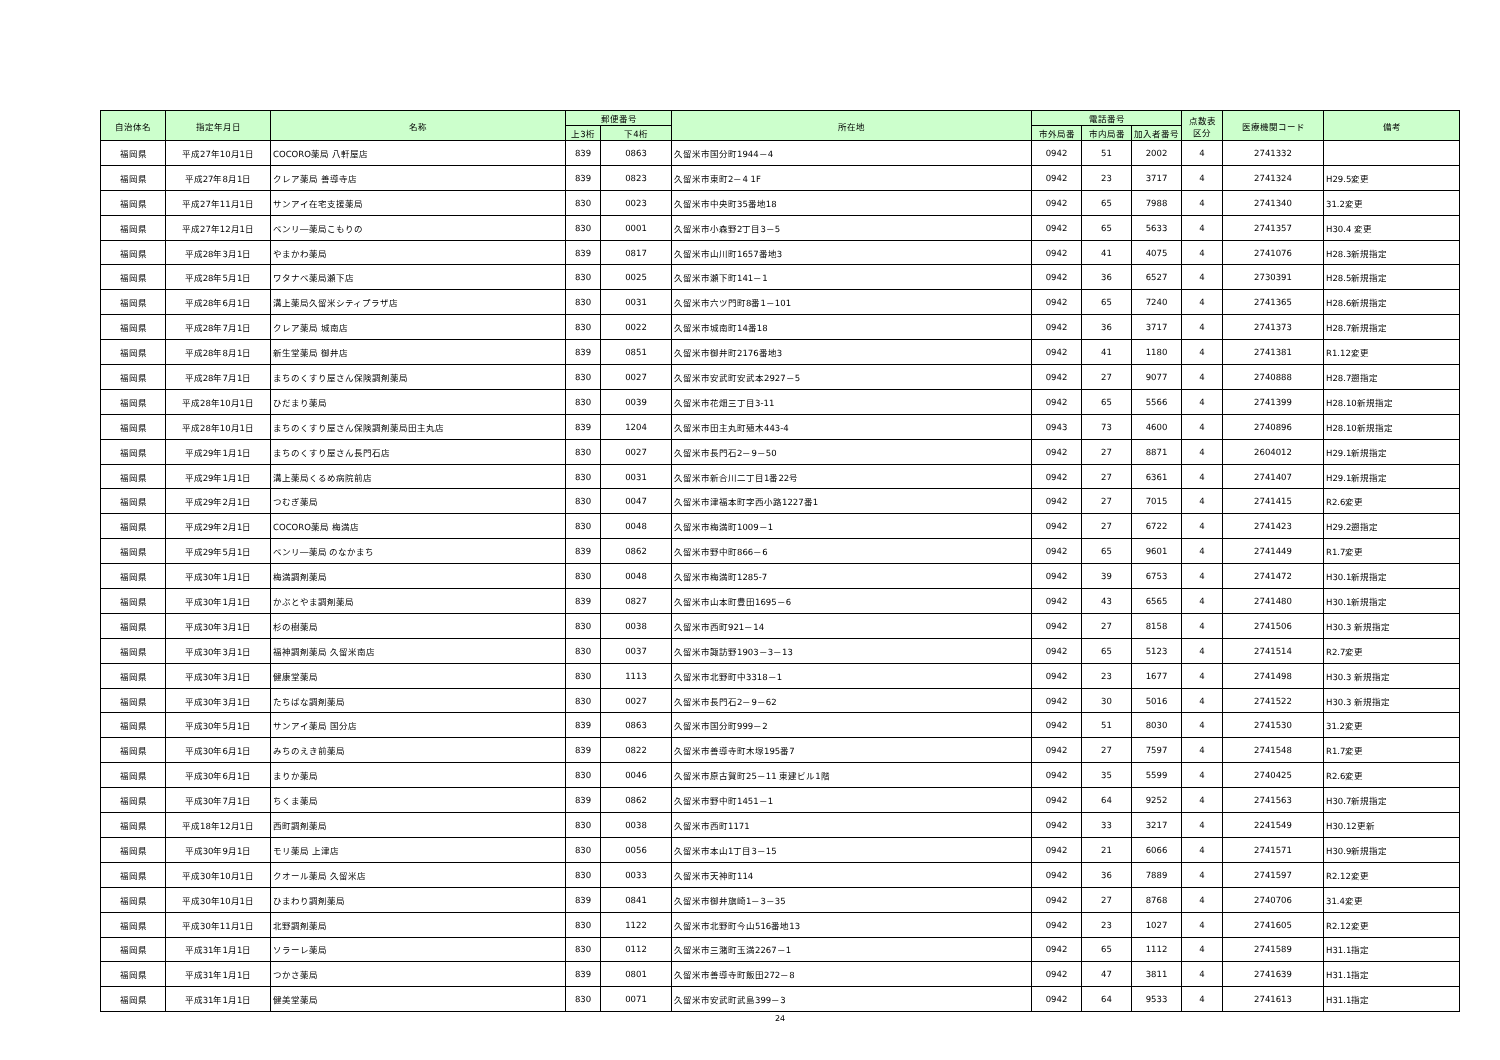| 自治体名 | 指定年月日 | 名称 | 郵便番号 | | 所在地 | 電話番号 | | | 点数表 区分 | 医療機関コード | 備考 |
| --- | --- | --- | --- | --- | --- | --- | --- | --- | --- | --- | --- |
| | | | 上3桁 | 下4桁 | | 市外局番 | 市内局番 | 加入者番号 | | | |
| 福岡県 | 平成27年10月1日 | COCORO薬局 八軒屋店 | 839 | 0863 | 久留米市国分町1944－4 | 0942 | 51 | 2002 | 4 | 2741332 | |
| 福岡県 | 平成27年8月1日 | クレア薬局 善導寺店 | 839 | 0823 | 久留米市東町2－4 1F | 0942 | 23 | 3717 | 4 | 2741324 | H29.5変更 |
| 福岡県 | 平成27年11月1日 | サンアイ在宅支援薬局 | 830 | 0023 | 久留米市中央町35番地18 | 0942 | 65 | 7988 | 4 | 2741340 | 31.2変更 |
| 福岡県 | 平成27年12月1日 | ベンリ―薬局こもりの | 830 | 0001 | 久留米市小森野2丁目3－5 | 0942 | 65 | 5633 | 4 | 2741357 | H30.4 変更 |
| 福岡県 | 平成28年3月1日 | やまかわ薬局 | 839 | 0817 | 久留米市山川町1657番地3 | 0942 | 41 | 4075 | 4 | 2741076 | H28.3新規指定 |
| 福岡県 | 平成28年5月1日 | ワタナベ薬局瀬下店 | 830 | 0025 | 久留米市瀬下町141－1 | 0942 | 36 | 6527 | 4 | 2730391 | H28.5新規指定 |
| 福岡県 | 平成28年6月1日 | 溝上薬局久留米シティプラザ店 | 830 | 0031 | 久留米市六ツ門町8番1－101 | 0942 | 65 | 7240 | 4 | 2741365 | H28.6新規指定 |
| 福岡県 | 平成28年7月1日 | クレア薬局 城南店 | 830 | 0022 | 久留米市城南町14番18 | 0942 | 36 | 3717 | 4 | 2741373 | H28.7新規指定 |
| 福岡県 | 平成28年8月1日 | 新生堂薬局 御井店 | 839 | 0851 | 久留米市御井町2176番地3 | 0942 | 41 | 1180 | 4 | 2741381 | R1.12変更 |
| 福岡県 | 平成28年7月1日 | まちのくすり屋さん保険調剤薬局 | 830 | 0027 | 久留米市安武町安武本2927－5 | 0942 | 27 | 9077 | 4 | 2740888 | H28.7遡指定 |
| 福岡県 | 平成28年10月1日 | ひだまり薬局 | 830 | 0039 | 久留米市花畑三丁目3-11 | 0942 | 65 | 5566 | 4 | 2741399 | H28.10新規指定 |
| 福岡県 | 平成28年10月1日 | まちのくすり屋さん保険調剤薬局田主丸店 | 839 | 1204 | 久留米市田主丸町殖木443-4 | 0943 | 73 | 4600 | 4 | 2740896 | H28.10新規指定 |
| 福岡県 | 平成29年1月1日 | まちのくすり屋さん長門石店 | 830 | 0027 | 久留米市長門石2－9－50 | 0942 | 27 | 8871 | 4 | 2604012 | H29.1新規指定 |
| 福岡県 | 平成29年1月1日 | 溝上薬局くるめ病院前店 | 830 | 0031 | 久留米市新合川二丁目1番22号 | 0942 | 27 | 6361 | 4 | 2741407 | H29.1新規指定 |
| 福岡県 | 平成29年2月1日 | つむぎ薬局 | 830 | 0047 | 久留米市津福本町字西小路1227番1 | 0942 | 27 | 7015 | 4 | 2741415 | R2.6変更 |
| 福岡県 | 平成29年2月1日 | COCORO薬局 梅満店 | 830 | 0048 | 久留米市梅満町1009－1 | 0942 | 27 | 6722 | 4 | 2741423 | H29.2遡指定 |
| 福岡県 | 平成29年5月1日 | ベンリ―薬局 のなかまち | 839 | 0862 | 久留米市野中町866－6 | 0942 | 65 | 9601 | 4 | 2741449 | R1.7変更 |
| 福岡県 | 平成30年1月1日 | 梅満調剤薬局 | 830 | 0048 | 久留米市梅満町1285-7 | 0942 | 39 | 6753 | 4 | 2741472 | H30.1新規指定 |
| 福岡県 | 平成30年1月1日 | かぶとやま調剤薬局 | 839 | 0827 | 久留米市山本町豊田1695－6 | 0942 | 43 | 6565 | 4 | 2741480 | H30.1新規指定 |
| 福岡県 | 平成30年3月1日 | 杉の樹薬局 | 830 | 0038 | 久留米市西町921－14 | 0942 | 27 | 8158 | 4 | 2741506 | H30.3 新規指定 |
| 福岡県 | 平成30年3月1日 | 福神調剤薬局 久留米南店 | 830 | 0037 | 久留米市諏訪野1903－3－13 | 0942 | 65 | 5123 | 4 | 2741514 | R2.7変更 |
| 福岡県 | 平成30年3月1日 | 健康堂薬局 | 830 | 1113 | 久留米市北野町中3318－1 | 0942 | 23 | 1677 | 4 | 2741498 | H30.3 新規指定 |
| 福岡県 | 平成30年3月1日 | たちばな調剤薬局 | 830 | 0027 | 久留米市長門石2－9－62 | 0942 | 30 | 5016 | 4 | 2741522 | H30.3 新規指定 |
| 福岡県 | 平成30年5月1日 | サンアイ薬局 国分店 | 839 | 0863 | 久留米市国分町999－2 | 0942 | 51 | 8030 | 4 | 2741530 | 31.2変更 |
| 福岡県 | 平成30年6月1日 | みちのえき前薬局 | 839 | 0822 | 久留米市善導寺町木塚195番7 | 0942 | 27 | 7597 | 4 | 2741548 | R1.7変更 |
| 福岡県 | 平成30年6月1日 | まりか薬局 | 830 | 0046 | 久留米市原古賀町25－11 東建ビル1階 | 0942 | 35 | 5599 | 4 | 2740425 | R2.6変更 |
| 福岡県 | 平成30年7月1日 | ちくま薬局 | 839 | 0862 | 久留米市野中町1451－1 | 0942 | 64 | 9252 | 4 | 2741563 | H30.7新規指定 |
| 福岡県 | 平成18年12月1日 | 西町調剤薬局 | 830 | 0038 | 久留米市西町1171 | 0942 | 33 | 3217 | 4 | 2241549 | H30.12更新 |
| 福岡県 | 平成30年9月1日 | モリ薬局 上津店 | 830 | 0056 | 久留米市本山1丁目3－15 | 0942 | 21 | 6066 | 4 | 2741571 | H30.9新規指定 |
| 福岡県 | 平成30年10月1日 | クオール薬局 久留米店 | 830 | 0033 | 久留米市天神町114 | 0942 | 36 | 7889 | 4 | 2741597 | R2.12変更 |
| 福岡県 | 平成30年10月1日 | ひまわり調剤薬局 | 839 | 0841 | 久留米市御井旗崎1－3－35 | 0942 | 27 | 8768 | 4 | 2740706 | 31.4変更 |
| 福岡県 | 平成30年11月1日 | 北野調剤薬局 | 830 | 1122 | 久留米市北野町今山516番地13 | 0942 | 23 | 1027 | 4 | 2741605 | R2.12変更 |
| 福岡県 | 平成31年1月1日 | ソラーレ薬局 | 830 | 0112 | 久留米市三潴町玉満2267－1 | 0942 | 65 | 1112 | 4 | 2741589 | H31.1指定 |
| 福岡県 | 平成31年1月1日 | つかさ薬局 | 839 | 0801 | 久留米市善導寺町飯田272－8 | 0942 | 47 | 3811 | 4 | 2741639 | H31.1指定 |
| 福岡県 | 平成31年1月1日 | 健美堂薬局 | 830 | 0071 | 久留米市安武町武島399－3 | 0942 | 64 | 9533 | 4 | 2741613 | H31.1指定 |
24